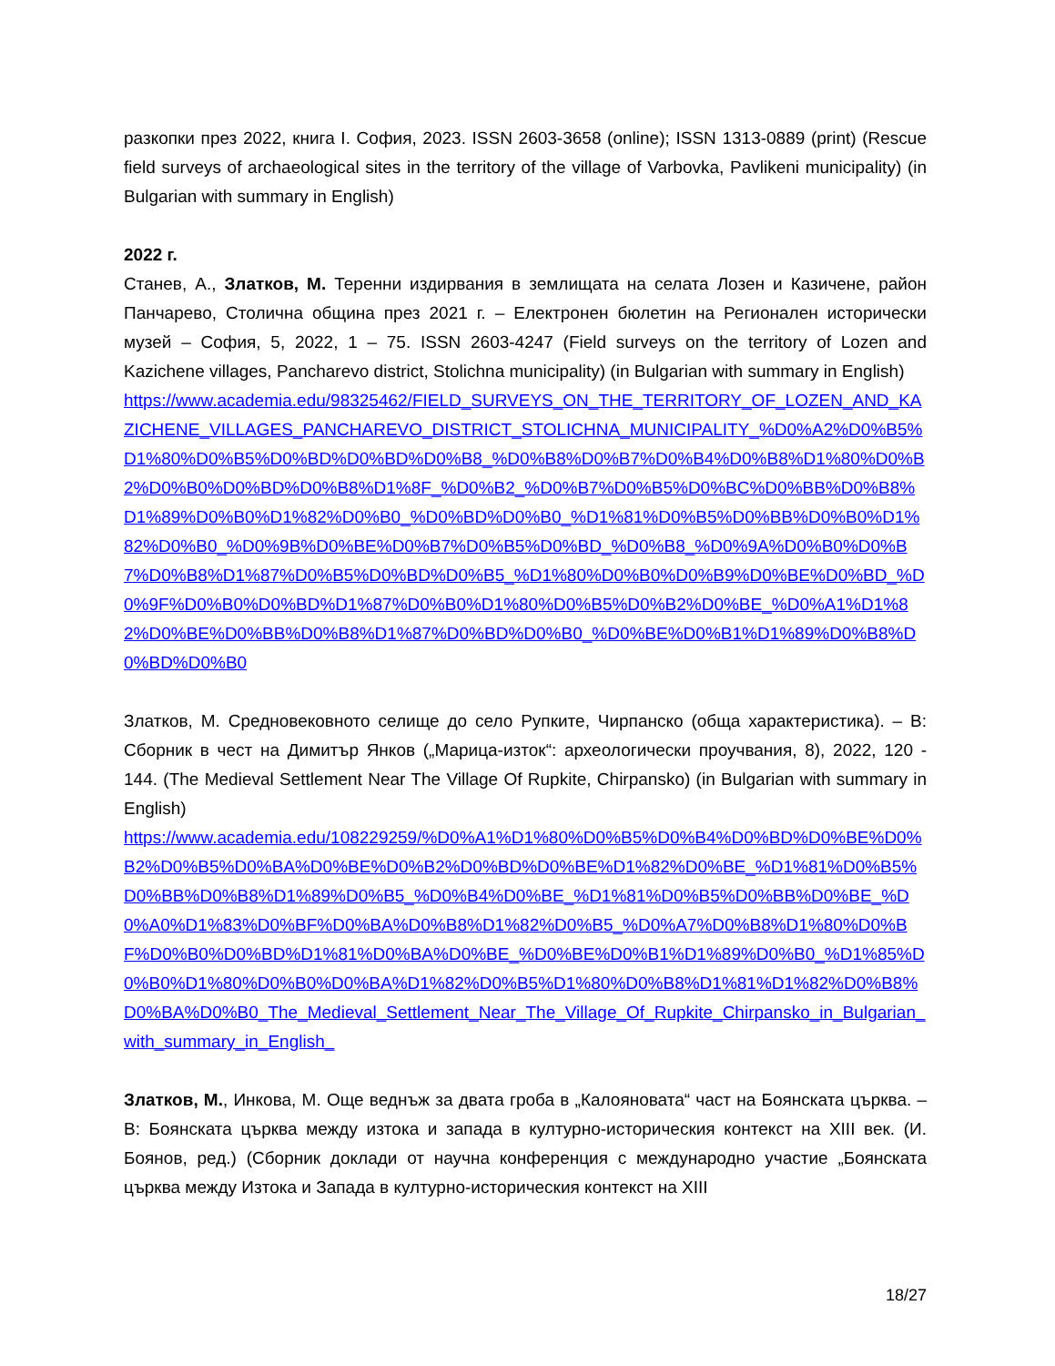разкопки през 2022, книга I. София, 2023. ISSN 2603-3658 (online); ISSN 1313-0889 (print) (Rescue field surveys of archaeological sites in the territory of the village of Varbovka, Pavlikeni municipality) (in Bulgarian with summary in English)
2022 г.
Станев, А., Златков, М. Теренни издирвания в землищата на селата Лозен и Казичене, район Панчарево, Столична община през 2021 г. – Електронен бюлетин на Регионален исторически музей – София, 5, 2022, 1 – 75. ISSN 2603-4247 (Field surveys on the territory of Lozen and Kazichene villages, Pancharevo district, Stolichna municipality) (in Bulgarian with summary in English)
https://www.academia.edu/98325462/FIELD_SURVEYS_ON_THE_TERRITORY_OF_LOZEN_AND_KAZICHENE_VILLAGES_PANCHAREVO_DISTRICT_STOLICHNA_MUNICIPALITY_%D0%A2%D0%B5%D1%80%D0%B5%D0%BD%D0%BD%D0%B8_%D0%B8%D0%B7%D0%B4%D0%B8%D1%80%D0%B2%D0%B0%D0%BD%D0%B8%D1%8F_%D0%B2_%D0%B7%D0%B5%D0%BC%D0%BB%D0%B8%D1%89%D0%B0%D1%82%D0%B0_%D0%BD%D0%B0_%D1%81%D0%B5%D0%BB%D0%B0%D1%82%D0%B0_%D0%9B%D0%BE%D0%B7%D0%B5%D0%BD_%D0%B8_%D0%9A%D0%B0%D0%B7%D0%B8%D1%87%D0%B5%D0%BD%D0%B5_%D1%80%D0%B0%D0%B9%D0%BE%D0%BD_%D0%9F%D0%B0%D0%BD%D1%87%D0%B0%D1%80%D0%B5%D0%B2%D0%BE_%D0%A1%D1%82%D0%BE%D0%BB%D0%B8%D1%87%D0%BD%D0%B0_%D0%BE%D0%B1%D1%89%D0%B8%D0%BD%D0%B0
Златков, М. Средновековното селище до село Рупките, Чирпанско (обща характеристика). – В: Сборник в чест на Димитър Янков („Марица-изток“: археологически проучвания, 8), 2022, 120 - 144. (The Medieval Settlement Near The Village Of Rupkite, Chirpansko) (in Bulgarian with summary in English)
https://www.academia.edu/108229259/%D0%A1%D1%80%D0%B5%D0%B4%D0%BD%D0%BE%D0%B2%D0%B5%D0%BA%D0%BE%D0%B2%D0%BD%D0%BE%D1%82%D0%BE_%D1%81%D0%B5%D0%BB%D0%B8%D1%89%D0%B5_%D0%B4%D0%BE_%D1%81%D0%B5%D0%BB%D0%BE_%D0%A0%D1%83%D0%BF%D0%BA%D0%B8%D1%82%D0%B5_%D0%A7%D0%B8%D1%80%D0%BF%D0%B0%D0%BD%D1%81%D0%BA%D0%BE_%D0%BE%D0%B1%D1%89%D0%B0_%D1%85%D0%B0%D1%80%D0%B0%D0%BA%D1%82%D0%B5%D1%80%D0%B8%D1%81%D1%82%D0%B8%D0%BA%D0%B0_The_Medieval_Settlement_Near_The_Village_Of_Rupkite_Chirpansko_in_Bulgarian_with_summary_in_English_
Златков, М., Инкова, М. Още веднъж за двата гроба в „Калояновата“ част на Боянската църква. – В: Боянската църква между изтока и запада в културно-историческия контекст на XIII век. (И. Боянов, ред.) (Сборник доклади от научна конференция с международно участие „Боянската църква между Изтока и Запада в културно-историческия контекст на XIII
18/27